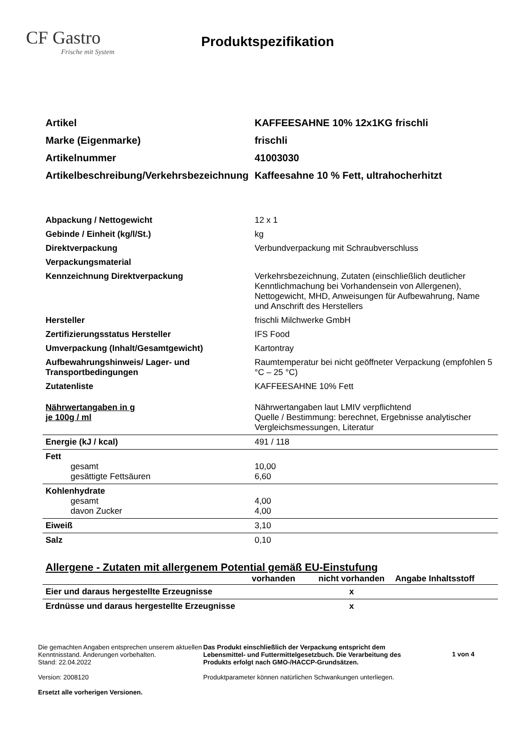CF Gastro
Frische mit System
Produktspezifikation
| Artikel | KAFFEESAHNE 10% 12x1KG frischli |
| Marke (Eigenmarke) | frischli |
| Artikelnummer | 41003030 |
| Artikelbeschreibung/Verkehrsbezeichnung | Kaffeesahne 10 % Fett, ultrahocherhitzt |
| Abpackung / Nettogewicht | 12 x 1 |
| Gebinde / Einheit (kg/l/St.) | kg |
| Direktverpackung | Verbundverpackung mit Schraubverschluss |
| Verpackungsmaterial | |
| Kennzeichnung Direktverpackung | Verkehrsbezeichnung, Zutaten (einschließlich deutlicher Kenntlichmachung bei Vorhandensein von Allergenen), Nettogewicht, MHD, Anweisungen für Aufbewahrung, Name und Anschrift des Herstellers |
| Hersteller | frischli Milchwerke GmbH |
| Zertifizierungsstatus Hersteller | IFS Food |
| Umverpackung (Inhalt/Gesamtgewicht) | Kartontray |
| Aufbewahrungshinweis/ Lager- und Transportbedingungen | Raumtemperatur bei nicht geöffneter Verpackung (empfohlen 5 °C – 25 °C) |
| Zutatenliste | KAFFEESAHNE 10% Fett |
| Nährwertangaben in g je 100g / ml | Nährwertangaben laut LMIV verpflichtend Quelle / Bestimmung: berechnet, Ergebnisse analytischer Vergleichsmessungen, Literatur |
| Energie (kJ / kcal) | 491 / 118 |
| Fett gesamt gesättigte Fettsäuren | 10,00 6,60 |
| Kohlenhydrate gesamt davon Zucker | 4,00 4,00 |
| Eiweiß | 3,10 |
| Salz | 0,10 |
Allergene - Zutaten mit allergenem Potential gemäß EU-Einstufung
| | vorhanden | nicht vorhanden | Angabe Inhaltsstoff |
| --- | --- | --- | --- |
| Eier und daraus hergestellte Erzeugnisse | | x | |
| Erdnüsse und daraus hergestellte Erzeugnisse | | x | |
Die gemachten Angaben entsprechen unserem aktuellen Kenntnisstand. Änderungen vorbehalten.
Stand: 22.04.2022
Version: 2008120
Ersetzt alle vorherigen Versionen.
Das Produkt einschließlich der Verpackung entspricht dem Lebensmittel- und Futtermittelgesetzbuch. Die Verarbeitung des Produkts erfolgt nach GMO-/HACCP-Grundsätzen.
Produktparameter können natürlichen Schwankungen unterliegen.
1 von 4